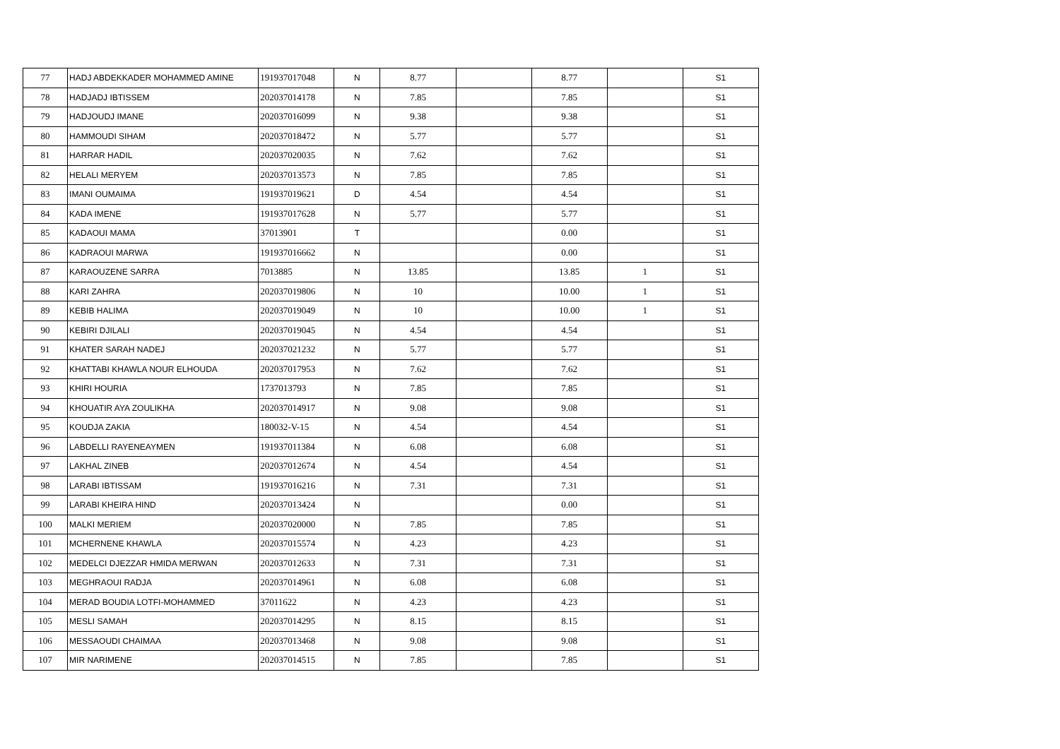| 77 | HADJ ABDEKKADER MOHAMMED AMINE | 191937017048 | N | 8.77 | | 8.77 | | S1 |
| 78 | HADJADJ IBTISSEM | 202037014178 | N | 7.85 | | 7.85 | | S1 |
| 79 | HADJOUDJ IMANE | 202037016099 | N | 9.38 | | 9.38 | | S1 |
| 80 | HAMMOUDI SIHAM | 202037018472 | N | 5.77 | | 5.77 | | S1 |
| 81 | HARRAR HADIL | 202037020035 | N | 7.62 | | 7.62 | | S1 |
| 82 | HELALI MERYEM | 202037013573 | N | 7.85 | | 7.85 | | S1 |
| 83 | IMANI OUMAIMA | 191937019621 | D | 4.54 | | 4.54 | | S1 |
| 84 | KADA IMENE | 191937017628 | N | 5.77 | | 5.77 | | S1 |
| 85 | KADAOUI MAMA | 37013901 | T | | | 0.00 | | S1 |
| 86 | KADRAOUI MARWA | 191937016662 | N | | | 0.00 | | S1 |
| 87 | KARAOUZENE SARRA | 7013885 | N | 13.85 | | 13.85 | 1 | S1 |
| 88 | KARI ZAHRA | 202037019806 | N | 10 | | 10.00 | 1 | S1 |
| 89 | KEBIB HALIMA | 202037019049 | N | 10 | | 10.00 | 1 | S1 |
| 90 | KEBIRI DJILALI | 202037019045 | N | 4.54 | | 4.54 | | S1 |
| 91 | KHATER SARAH NADEJ | 202037021232 | N | 5.77 | | 5.77 | | S1 |
| 92 | KHATTABI KHAWLA NOUR ELHOUDA | 202037017953 | N | 7.62 | | 7.62 | | S1 |
| 93 | KHIRI HOURIA | 1737013793 | N | 7.85 | | 7.85 | | S1 |
| 94 | KHOUATIR AYA ZOULIKHA | 202037014917 | N | 9.08 | | 9.08 | | S1 |
| 95 | KOUDJA ZAKIA | 180032-V-15 | N | 4.54 | | 4.54 | | S1 |
| 96 | LABDELLI RAYENEAYMEN | 191937011384 | N | 6.08 | | 6.08 | | S1 |
| 97 | LAKHAL ZINEB | 202037012674 | N | 4.54 | | 4.54 | | S1 |
| 98 | LARABI IBTISSAM | 191937016216 | N | 7.31 | | 7.31 | | S1 |
| 99 | LARABI KHEIRA HIND | 202037013424 | N | | | 0.00 | | S1 |
| 100 | MALKI MERIEM | 202037020000 | N | 7.85 | | 7.85 | | S1 |
| 101 | MCHERNENE KHAWLA | 202037015574 | N | 4.23 | | 4.23 | | S1 |
| 102 | MEDELCI DJEZZAR HMIDA MERWAN | 202037012633 | N | 7.31 | | 7.31 | | S1 |
| 103 | MEGHRAOUI RADJA | 202037014961 | N | 6.08 | | 6.08 | | S1 |
| 104 | MERAD BOUDIA LOTFI-MOHAMMED | 37011622 | N | 4.23 | | 4.23 | | S1 |
| 105 | MESLI SAMAH | 202037014295 | N | 8.15 | | 8.15 | | S1 |
| 106 | MESSAOUDI CHAIMAA | 202037013468 | N | 9.08 | | 9.08 | | S1 |
| 107 | MIR NARIMENE | 202037014515 | N | 7.85 | | 7.85 | | S1 |